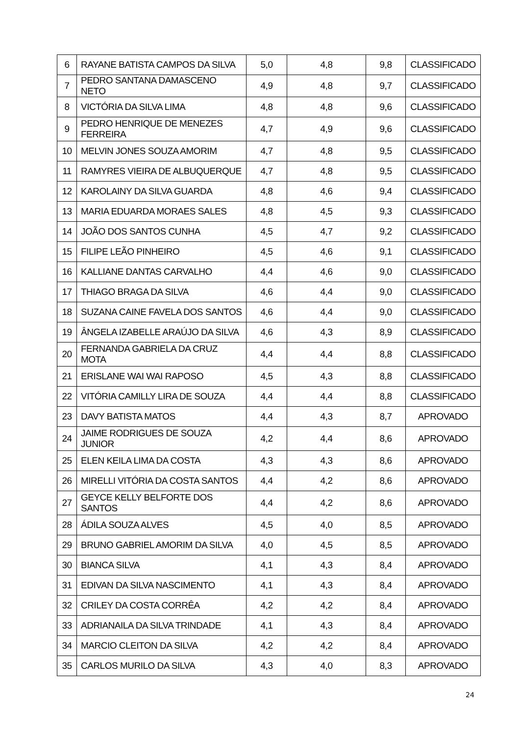| 6 | RAYANE BATISTA CAMPOS DA SILVA | 5,0 | 4,8 | 9,8 | CLASSIFICADO |
| 7 | PEDRO SANTANA DAMASCENO NETO | 4,9 | 4,8 | 9,7 | CLASSIFICADO |
| 8 | VICTÓRIA DA SILVA LIMA | 4,8 | 4,8 | 9,6 | CLASSIFICADO |
| 9 | PEDRO HENRIQUE DE MENEZES FERREIRA | 4,7 | 4,9 | 9,6 | CLASSIFICADO |
| 10 | MELVIN JONES SOUZA AMORIM | 4,7 | 4,8 | 9,5 | CLASSIFICADO |
| 11 | RAMYRES VIEIRA DE ALBUQUERQUE | 4,7 | 4,8 | 9,5 | CLASSIFICADO |
| 12 | KAROLAINY DA SILVA GUARDA | 4,8 | 4,6 | 9,4 | CLASSIFICADO |
| 13 | MARIA EDUARDA MORAES SALES | 4,8 | 4,5 | 9,3 | CLASSIFICADO |
| 14 | JOÃO DOS SANTOS CUNHA | 4,5 | 4,7 | 9,2 | CLASSIFICADO |
| 15 | FILIPE LEÃO PINHEIRO | 4,5 | 4,6 | 9,1 | CLASSIFICADO |
| 16 | KALLIANE DANTAS CARVALHO | 4,4 | 4,6 | 9,0 | CLASSIFICADO |
| 17 | THIAGO BRAGA DA SILVA | 4,6 | 4,4 | 9,0 | CLASSIFICADO |
| 18 | SUZANA CAINE FAVELA DOS SANTOS | 4,6 | 4,4 | 9,0 | CLASSIFICADO |
| 19 | ÂNGELA IZABELLE ARAÚJO DA SILVA | 4,6 | 4,3 | 8,9 | CLASSIFICADO |
| 20 | FERNANDA GABRIELA DA CRUZ MOTA | 4,4 | 4,4 | 8,8 | CLASSIFICADO |
| 21 | ERISLANE WAI WAI RAPOSO | 4,5 | 4,3 | 8,8 | CLASSIFICADO |
| 22 | VITÓRIA CAMILLY LIRA DE SOUZA | 4,4 | 4,4 | 8,8 | CLASSIFICADO |
| 23 | DAVY BATISTA MATOS | 4,4 | 4,3 | 8,7 | APROVADO |
| 24 | JAIME RODRIGUES DE SOUZA JUNIOR | 4,2 | 4,4 | 8,6 | APROVADO |
| 25 | ELEN KEILA LIMA DA COSTA | 4,3 | 4,3 | 8,6 | APROVADO |
| 26 | MIRELLI VITÓRIA DA COSTA SANTOS | 4,4 | 4,2 | 8,6 | APROVADO |
| 27 | GEYCE KELLY BELFORTE DOS SANTOS | 4,4 | 4,2 | 8,6 | APROVADO |
| 28 | ÁDILA SOUZA ALVES | 4,5 | 4,0 | 8,5 | APROVADO |
| 29 | BRUNO GABRIEL AMORIM DA SILVA | 4,0 | 4,5 | 8,5 | APROVADO |
| 30 | BIANCA SILVA | 4,1 | 4,3 | 8,4 | APROVADO |
| 31 | EDIVAN DA SILVA NASCIMENTO | 4,1 | 4,3 | 8,4 | APROVADO |
| 32 | CRILEY DA COSTA CORRÊA | 4,2 | 4,2 | 8,4 | APROVADO |
| 33 | ADRIANAILA DA SILVA TRINDADE | 4,1 | 4,3 | 8,4 | APROVADO |
| 34 | MARCIO CLEITON DA SILVA | 4,2 | 4,2 | 8,4 | APROVADO |
| 35 | CARLOS MURILO DA SILVA | 4,3 | 4,0 | 8,3 | APROVADO |
24